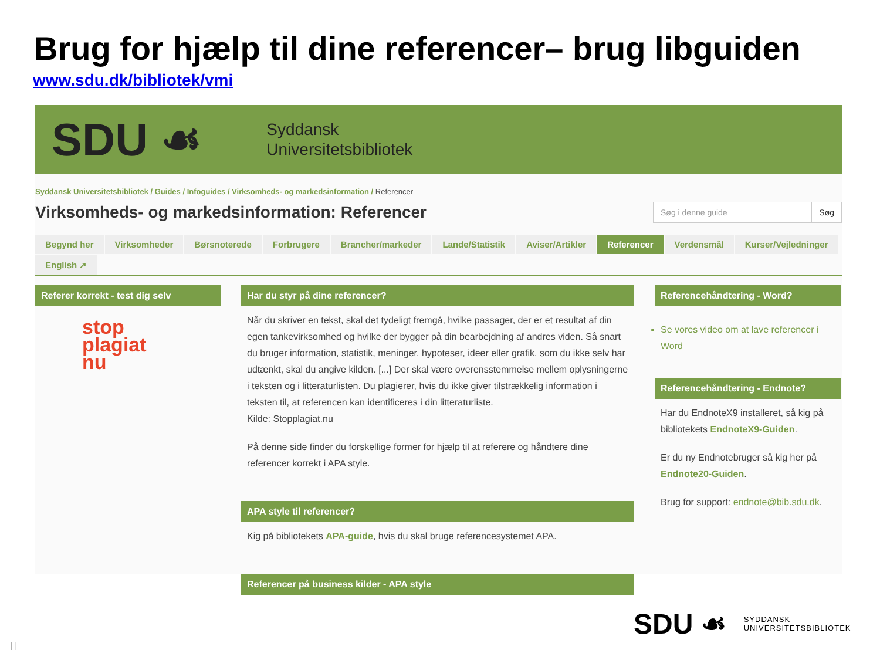Brug for hjælp til dine referencer– brug libguiden
www.sdu.dk/bibliotek/vmi
SDU ☙
Syddansk
Universitetsbibliotek
Syddansk Universitetsbibliotek / Guides / Infoguides / Virksomheds- og markedsinformation / Referencer
Virksomheds- og markedsinformation: Referencer
Søg i denne guide Søg
Begynd her
Virksomheder
Børsnoterede
Forbrugere
Brancher/markeder
Lande/Statistik
Aviser/Artikler
Referencer
Verdensmål
Kurser/Vejledninger
English ↗
Referer korrekt - test dig selv
stop
plagiat
nu
Har du styr på dine referencer?
Når du skriver en tekst, skal det tydeligt fremgå, hvilke passager, der er et resultat af din egen tankevirksomhed og hvilke der bygger på din bearbejdning af andres viden. Så snart du bruger information, statistik, meninger, hypoteser, ideer eller grafik, som du ikke selv har udtænkt, skal du angive kilden. [...] Der skal være overensstemmelse mellem oplysningerne i teksten og i litteraturlisten. Du plagierer, hvis du ikke giver tilstrækkelig information i teksten til, at referencen kan identificeres i din litteraturliste.
Kilde: Stopplagiat.nu
På denne side finder du forskellige former for hjælp til at referere og håndtere dine referencer korrekt i APA style.
APA style til referencer?
Kig på bibliotekets APA-guide, hvis du skal bruge referencesystemet APA.
Referencer på business kilder - APA style
Referencehåndtering - Word?
Se vores video om at lave referencer i Word
Referencehåndtering - Endnote?
Har du EndnoteX9 installeret, så kig på bibliotekets EndnoteX9-Guiden.
Er du ny Endnotebruger så kig her på Endnote20-Guiden.
Brug for support: endnote@bib.sdu.dk.
SDU ☙ SYDDANSK
UNIVERSITETSBIBLIOTEK
| |